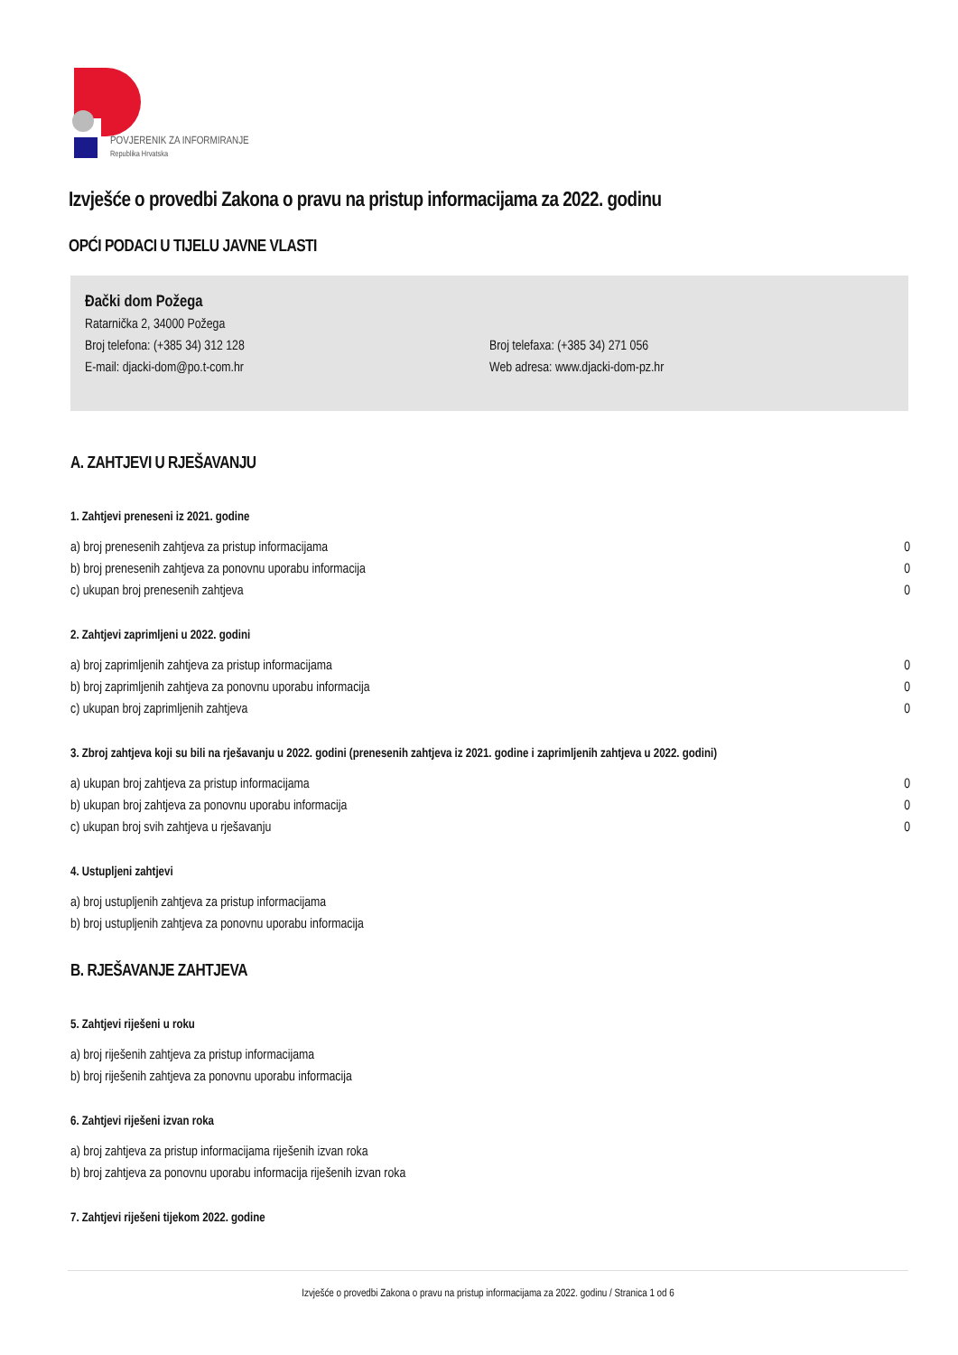POVJERENIK ZA INFORMIRANJE
Republika Hrvatska
Izvješće o provedbi Zakona o pravu na pristup informacijama za 2022. godinu
OPĆI PODACI U TIJELU JAVNE VLASTI
Đački dom Požega
Ratarnička 2, 34000 Požega
Broj telefona: (+385 34) 312 128 Broj telefaxa: (+385 34) 271 056
E-mail: djacki-dom@po.t-com.hr Web adresa: www.djacki-dom-pz.hr
A. ZAHTJEVI U RJEŠAVANJU
1. Zahtjevi preneseni iz 2021. godine
a) broj prenesenih zahtjeva za pristup informacijama 0
b) broj prenesenih zahtjeva za ponovnu uporabu informacija 0
c) ukupan broj prenesenih zahtjeva 0
2. Zahtjevi zaprimljeni u 2022. godini
a) broj zaprimljenih zahtjeva za pristup informacijama 0
b) broj zaprimljenih zahtjeva za ponovnu uporabu informacija 0
c) ukupan broj zaprimljenih zahtjeva 0
3. Zbroj zahtjeva koji su bili na rješavanju u 2022. godini (prenesenih zahtjeva iz 2021. godine i zaprimljenih zahtjeva u 2022. godini)
a) ukupan broj zahtjeva za pristup informacijama 0
b) ukupan broj zahtjeva za ponovnu uporabu informacija 0
c) ukupan broj svih zahtjeva u rješavanju 0
4. Ustupljeni zahtjevi
a) broj ustupljenih zahtjeva za pristup informacijama
b) broj ustupljenih zahtjeva za ponovnu uporabu informacija
B. RJEŠAVANJE ZAHTJEVA
5. Zahtjevi riješeni u roku
a) broj riješenih zahtjeva za pristup informacijama
b) broj riješenih zahtjeva za ponovnu uporabu informacija
6. Zahtjevi riješeni izvan roka
a) broj zahtjeva za pristup informacijama riješenih izvan roka
b) broj zahtjeva za ponovnu uporabu informacija riješenih izvan roka
7. Zahtjevi riješeni tijekom 2022. godine
Izvješće o provedbi Zakona o pravu na pristup informacijama za 2022. godinu / Stranica 1 od 6